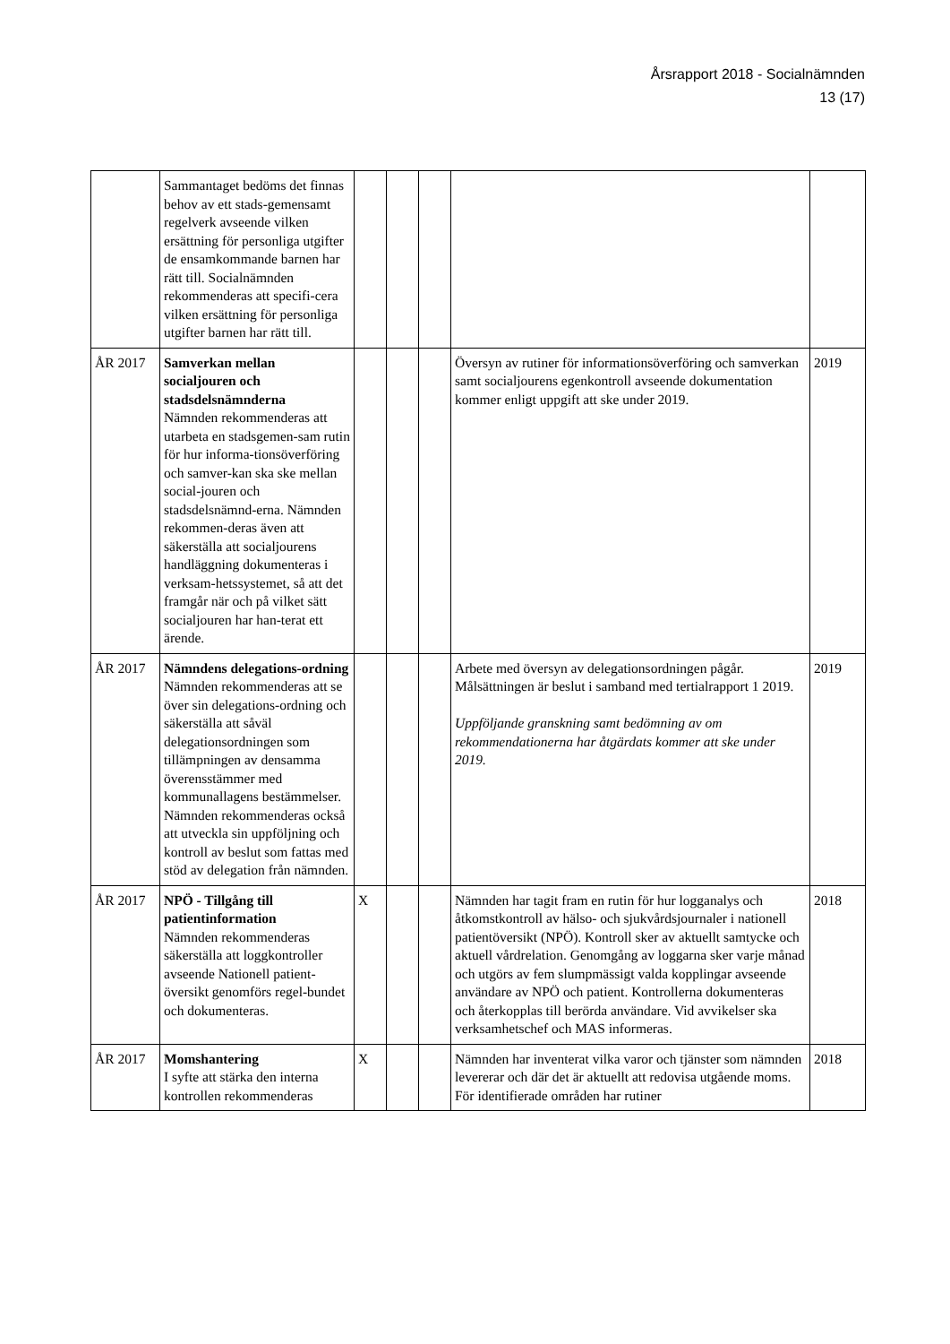Årsrapport 2018 - Socialnämnden
13 (17)
| | Sammantaget bedöms det finnas behov av ett stads-gemensamt regelverk avseende vilken ersättning för personliga utgifter de ensamkommande barnen har rätt till. Socialnämnden rekommenderas att specifi-cera vilken ersättning för personliga utgifter barnen har rätt till. | | | | | |
| ÅR 2017 | Samverkan mellan socialjouren och stadsdelsnämnderna Nämnden rekommenderas att utarbeta en stadsgemen-sam rutin för hur informa-tionsöverföring och samver-kan ska ske mellan social-jouren och stadsdelsnämnd-erna. Nämnden rekommen-deras även att säkerställa att socialjourens handläggning dokumenteras i verksam-hetssystemet, så att det framgår när och på vilket sätt socialjouren har han-terat ett ärende. | | | | Översyn av rutiner för informationsöverföring och samverkan samt socialjourens egenkontroll avseende dokumentation kommer enligt uppgift att ske under 2019. | 2019 |
| ÅR 2017 | Nämndens delegations-ordning Nämnden rekommenderas att se över sin delegations-ordning och säkerställa att såväl delegationsordningen som tillämpningen av densamma överensstämmer med kommunallagens bestämmelser. Nämnden rekommenderas också att utveckla sin uppföljning och kontroll av beslut som fattas med stöd av delegation från nämnden. | | | | Arbete med översyn av delegationsordningen pågår. Målsättningen är beslut i samband med tertialrapport 1 2019. Uppföljande granskning samt bedömning av om rekommendationerna har åtgärdats kommer att ske under 2019. | 2019 |
| ÅR 2017 | NPÖ - Tillgång till patientinformation Nämnden rekommenderas säkerställa att loggkontroller avseende Nationell patient-översikt genomförs regel-bundet och dokumenteras. | X | | | Nämnden har tagit fram en rutin för hur logganalys och åtkomstkontroll av hälso- och sjukvårdsjournaler i nationell patientöversikt (NPÖ). Kontroll sker av aktuellt samtycke och aktuell vårdrelation. Genomgång av loggarna sker varje månad och utgörs av fem slumpmässigt valda kopplingar avseende användare av NPÖ och patient. Kontrollerna dokumenteras och återkopplas till berörda användare. Vid avvikelser ska verksamhetschef och MAS informeras. | 2018 |
| ÅR 2017 | Momshantering I syfte att stärka den interna kontrollen rekommenderas | X | | | Nämnden har inventerat vilka varor och tjänster som nämnden levererar och där det är aktuellt att redovisa utgående moms. För identifierade områden har rutiner | 2018 |